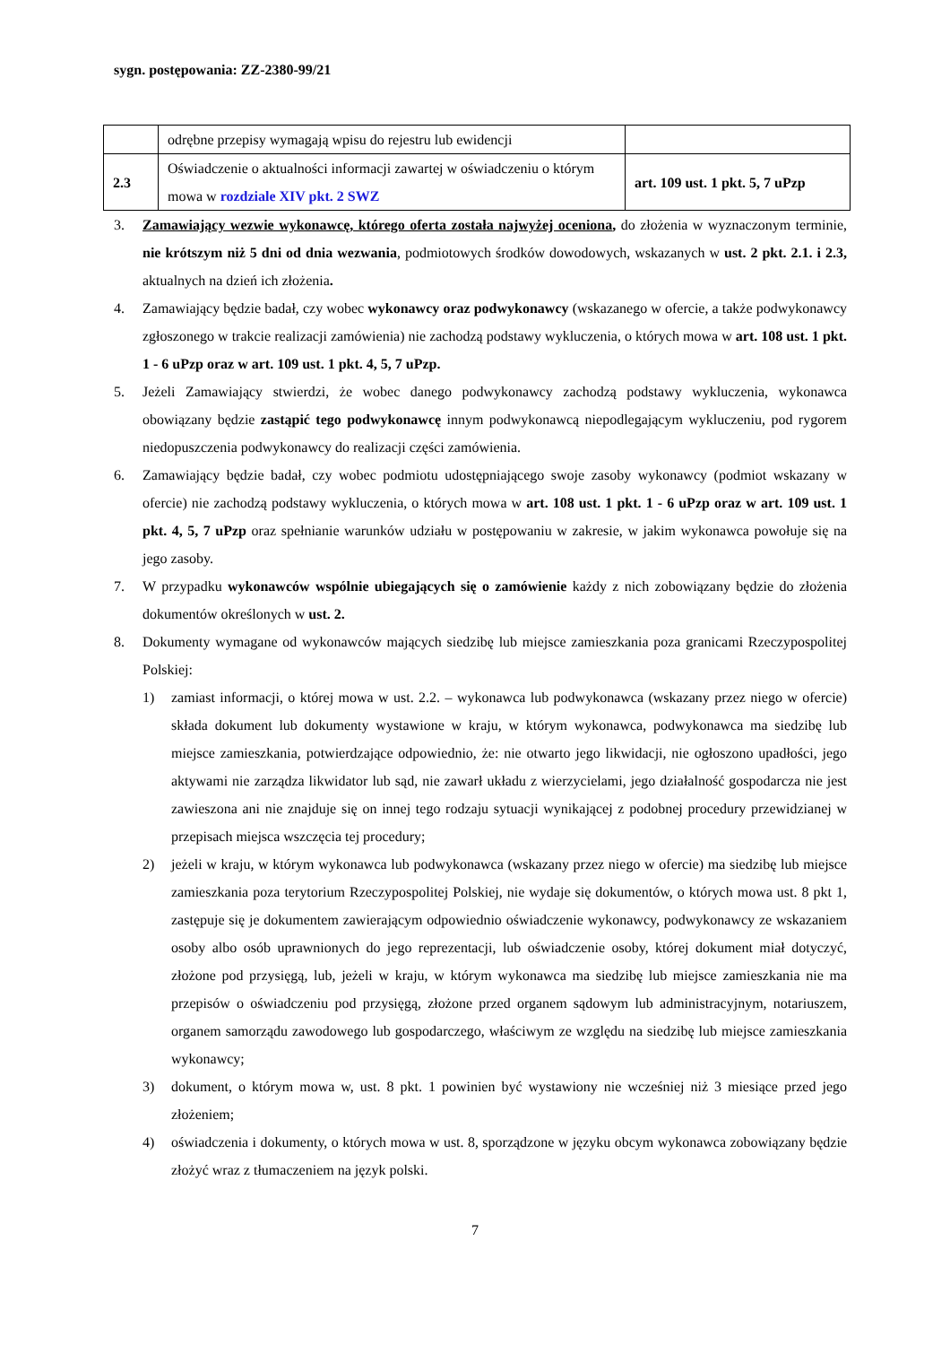sygn. postępowania: ZZ-2380-99/21
| | odrębne przepisy wymagają wpisu do rejestru lub ewidencji | |
| 2.3 | Oświadczenie o aktualności informacji zawartej w oświadczeniu o którym mowa w rozdziale XIV pkt. 2 SWZ | art. 109 ust. 1 pkt. 5, 7 uPzp |
3. Zamawiający wezwie wykonawcę, którego oferta została najwyżej oceniona, do złożenia w wyznaczonym terminie, nie krótszym niż 5 dni od dnia wezwania, podmiotowych środków dowodowych, wskazanych w ust. 2 pkt. 2.1. i 2.3, aktualnych na dzień ich złożenia.
4. Zamawiający będzie badał, czy wobec wykonawcy oraz podwykonawcy (wskazanego w ofercie, a także podwykonawcy zgłoszonego w trakcie realizacji zamówienia) nie zachodzą podstawy wykluczenia, o których mowa w art. 108 ust. 1 pkt. 1 - 6 uPzp oraz w art. 109 ust. 1 pkt. 4, 5, 7 uPzp.
5. Jeżeli Zamawiający stwierdzi, że wobec danego podwykonawcy zachodzą podstawy wykluczenia, wykonawca obowiązany będzie zastąpić tego podwykonawcę innym podwykonawcą niepodlegającym wykluczeniu, pod rygorem niedopuszczenia podwykonawcy do realizacji części zamówienia.
6. Zamawiający będzie badał, czy wobec podmiotu udostępniającego swoje zasoby wykonawcy (podmiot wskazany w ofercie) nie zachodzą podstawy wykluczenia, o których mowa w art. 108 ust. 1 pkt. 1 - 6 uPzp oraz w art. 109 ust. 1 pkt. 4, 5, 7 uPzp oraz spełnianie warunków udziału w postępowaniu w zakresie, w jakim wykonawca powołuje się na jego zasoby.
7. W przypadku wykonawców wspólnie ubiegających się o zamówienie każdy z nich zobowiązany będzie do złożenia dokumentów określonych w ust. 2.
8. Dokumenty wymagane od wykonawców mających siedzibę lub miejsce zamieszkania poza granicami Rzeczypospolitej Polskiej:
1) zamiast informacji, o której mowa w ust. 2.2. – wykonawca lub podwykonawca (wskazany przez niego w ofercie) składa dokument lub dokumenty wystawione w kraju, w którym wykonawca, podwykonawca ma siedzibę lub miejsce zamieszkania, potwierdzające odpowiednio, że: nie otwarto jego likwidacji, nie ogłoszono upadłości, jego aktywami nie zarządza likwidator lub sąd, nie zawarł układu z wierzycielami, jego działalność gospodarcza nie jest zawieszona ani nie znajduje się on innej tego rodzaju sytuacji wynikającej z podobnej procedury przewidzianej w przepisach miejsca wszczęcia tej procedury;
2) jeżeli w kraju, w którym wykonawca lub podwykonawca (wskazany przez niego w ofercie) ma siedzibę lub miejsce zamieszkania poza terytorium Rzeczypospolitej Polskiej, nie wydaje się dokumentów, o których mowa ust. 8 pkt 1, zastępuje się je dokumentem zawierającym odpowiednio oświadczenie wykonawcy, podwykonawcy ze wskazaniem osoby albo osób uprawnionych do jego reprezentacji, lub oświadczenie osoby, której dokument miał dotyczyć, złożone pod przysięgą, lub, jeżeli w kraju, w którym wykonawca ma siedzibę lub miejsce zamieszkania nie ma przepisów o oświadczeniu pod przysięgą, złożone przed organem sądowym lub administracyjnym, notariuszem, organem samorządu zawodowego lub gospodarczego, właściwym ze względu na siedzibę lub miejsce zamieszkania wykonawcy;
3) dokument, o którym mowa w, ust. 8 pkt. 1 powinien być wystawiony nie wcześniej niż 3 miesiące przed jego złożeniem;
4) oświadczenia i dokumenty, o których mowa w ust. 8, sporządzone w języku obcym wykonawca zobowiązany będzie złożyć wraz z tłumaczeniem na język polski.
7